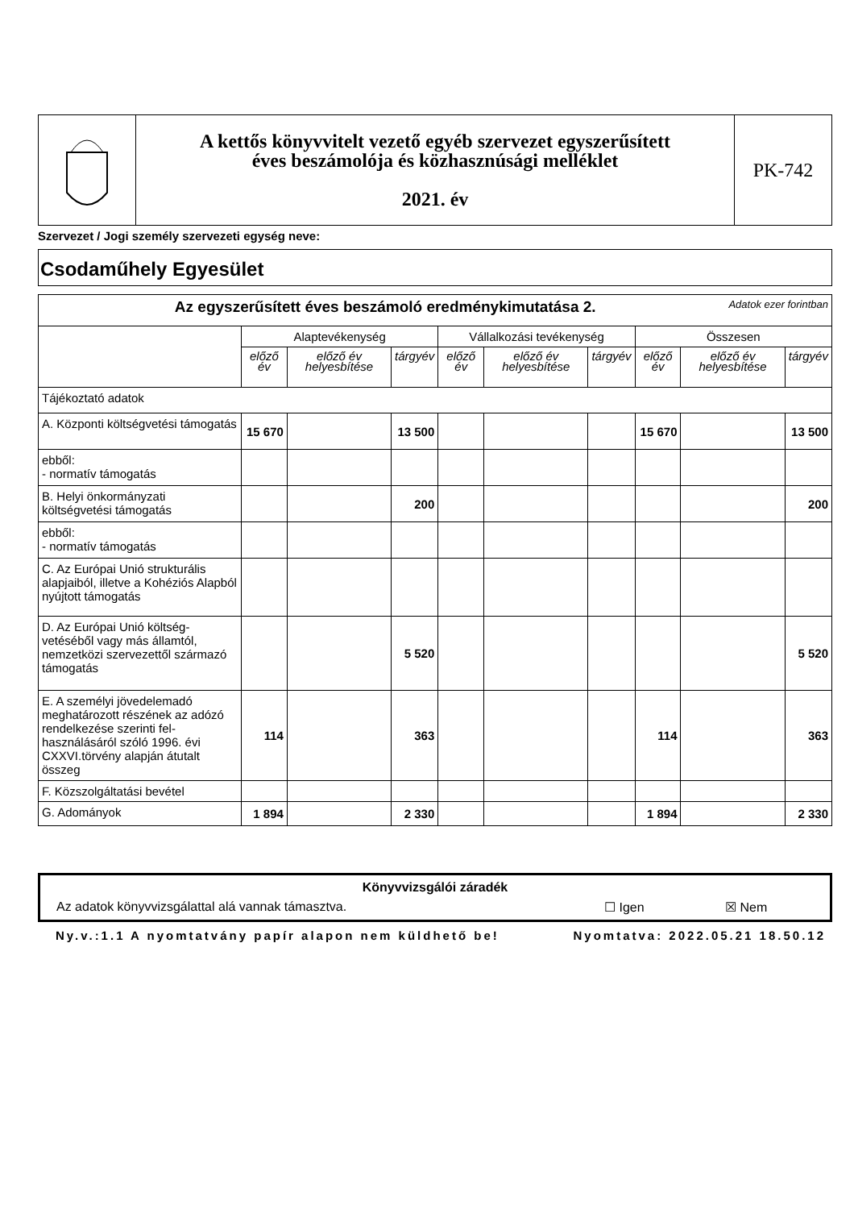| | A kettős könyvvitelt vezető egyéb szervezet egyszerűsített éves beszámolója és közhasznúsági melléklet 2021. év | PK-742 |
Szervezet / Jogi személy szervezeti egység neve:
Csodaműhely Egyesület
| Az egyszerűsített éves beszámoló eredménykimutatása 2. Adatok ezer forintban | | | | | | | | | |
| | Alaptevékenység | | | Vállalkozási tevékenység | | | Összesen | | |
| | előző év | előző év helyesbítése | tárgyév | előző év | előző év helyesbítése | tárgyév | előző év | előző év helyesbítése | tárgyév |
| Tájékoztató adatok | | | | | | | | | |
| A. Központi költségvetési támogatás | 15 670 | | 13 500 | | | | 15 670 | | 13 500 |
| ebből: - normatív támogatás | | | | | | | | | |
| B. Helyi önkormányzati költségvetési támogatás | | | 200 | | | | | | 200 |
| ebből: - normatív támogatás | | | | | | | | | |
| C. Az Európai Unió strukturális alapjaiból, illetve a Kohéziós Alapból nyújtott támogatás | | | | | | | | | |
| D. Az Európai Unió költség-vetéséből vagy más államtól, nemzetközi szervezettől származó támogatás | | | 5 520 | | | | | | 5 520 |
| E. A személyi jövedelemadó meghatározott részének az adózó rendelkezése szerinti fel-használásáról szóló 1996. évi CXXVI.törvény alapján átutalt összeg | 114 | | 363 | | | | 114 | | 363 |
| F. Közszolgáltatási bevétel | | | | | | | | | |
| G. Adományok | 1 894 | | 2 330 | | | | 1 894 | | 2 330 |
Könyvvizsgálói záradék
Az adatok könyvvizsgálattal alá vannak támasztva. ☐ Igen ☒ Nem
Ny.v.:1.1 A nyomtatvány papír alapon nem küldhető be! Nyomtatva: 2022.05.21 18.50.12